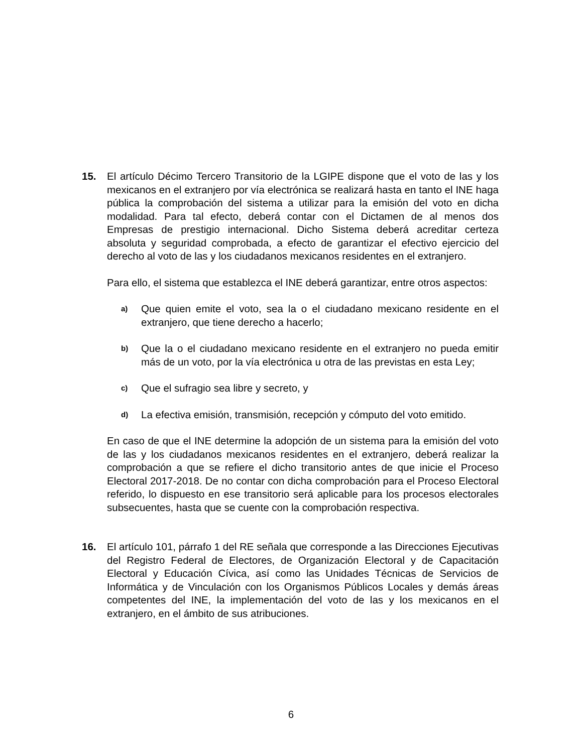15. El artículo Décimo Tercero Transitorio de la LGIPE dispone que el voto de las y los mexicanos en el extranjero por vía electrónica se realizará hasta en tanto el INE haga pública la comprobación del sistema a utilizar para la emisión del voto en dicha modalidad. Para tal efecto, deberá contar con el Dictamen de al menos dos Empresas de prestigio internacional. Dicho Sistema deberá acreditar certeza absoluta y seguridad comprobada, a efecto de garantizar el efectivo ejercicio del derecho al voto de las y los ciudadanos mexicanos residentes en el extranjero.
Para ello, el sistema que establezca el INE deberá garantizar, entre otros aspectos:
a)
Que quien emite el voto, sea la o el ciudadano mexicano residente en el extranjero, que tiene derecho a hacerlo;
b)
Que la o el ciudadano mexicano residente en el extranjero no pueda emitir más de un voto, por la vía electrónica u otra de las previstas en esta Ley;
c)
Que el sufragio sea libre y secreto, y
d)
La efectiva emisión, transmisión, recepción y cómputo del voto emitido.
En caso de que el INE determine la adopción de un sistema para la emisión del voto de las y los ciudadanos mexicanos residentes en el extranjero, deberá realizar la comprobación a que se refiere el dicho transitorio antes de que inicie el Proceso Electoral 2017-2018. De no contar con dicha comprobación para el Proceso Electoral referido, lo dispuesto en ese transitorio será aplicable para los procesos electorales subsecuentes, hasta que se cuente con la comprobación respectiva.
16. El artículo 101, párrafo 1 del RE señala que corresponde a las Direcciones Ejecutivas del Registro Federal de Electores, de Organización Electoral y de Capacitación Electoral y Educación Cívica, así como las Unidades Técnicas de Servicios de Informática y de Vinculación con los Organismos Públicos Locales y demás áreas competentes del INE, la implementación del voto de las y los mexicanos en el extranjero, en el ámbito de sus atribuciones.
6